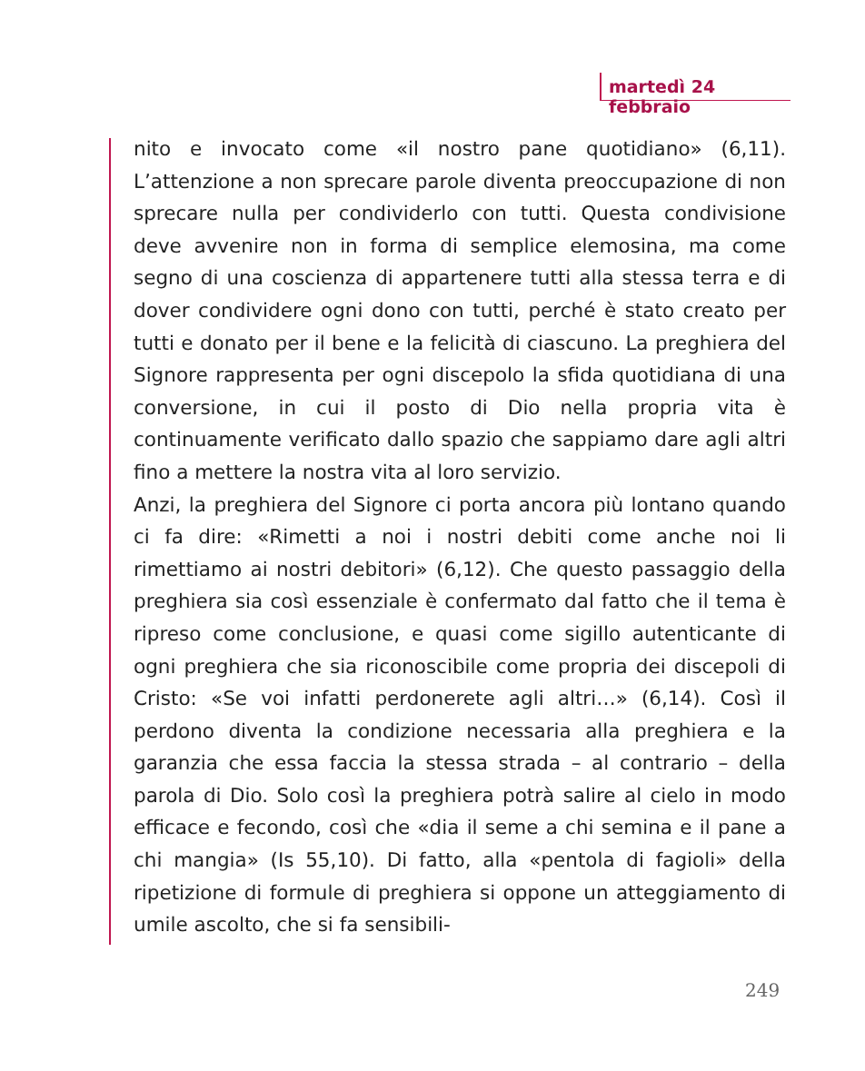martedì 24 febbraio
nito e invocato come «il nostro pane quotidiano» (6,11). L’attenzione a non sprecare parole diventa preoccupazione di non sprecare nulla per condividerlo con tutti. Questa condivisione deve avvenire non in forma di semplice elemosina, ma come segno di una coscienza di appartenere tutti alla stessa terra e di dover condividere ogni dono con tutti, perché è stato creato per tutti e donato per il bene e la felicità di ciascuno. La preghiera del Signore rappresenta per ogni discepolo la sfida quotidiana di una conversione, in cui il posto di Dio nella propria vita è continuamente verificato dallo spazio che sappiamo dare agli altri fino a mettere la nostra vita al loro servizio.
Anzi, la preghiera del Signore ci porta ancora più lontano quando ci fa dire: «Rimetti a noi i nostri debiti come anche noi li rimettiamo ai nostri debitori» (6,12). Che questo passaggio della preghiera sia così essenziale è confermato dal fatto che il tema è ripreso come conclusione, e quasi come sigillo autenticante di ogni preghiera che sia riconoscibile come propria dei discepoli di Cristo: «Se voi infatti perdonerete agli altri…» (6,14). Così il perdono diventa la condizione necessaria alla preghiera e la garanzia che essa faccia la stessa strada – al contrario – della parola di Dio. Solo così la preghiera potrà salire al cielo in modo efficace e fecondo, così che «dia il seme a chi semina e il pane a chi mangia» (Is 55,10). Di fatto, alla «pentola di fagioli» della ripetizione di formule di preghiera si oppone un atteggiamento di umile ascolto, che si fa sensibili-
249